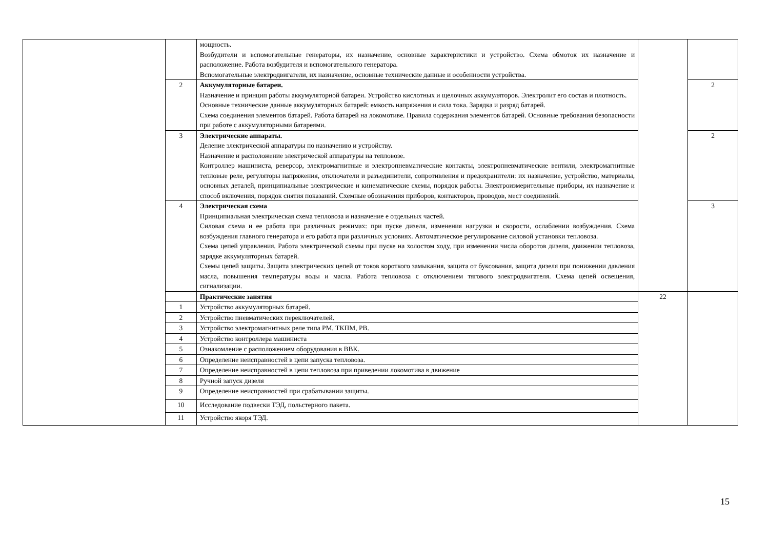| | | мощность. Возбудители и вспомогательные генераторы, их назначение, основные характеристики и устройство. Схема обмоток их назначение и расположение. Работа возбудителя и вспомогательного генератора. Вспомогательные электродвигатели, их назначение, основные технические данные и особенности устройства. | | |
| | 2 | Аккумуляторные батареи. Назначение и принцип работы аккумуляторной батареи. Устройство кислотных и щелочных аккумуляторов. Электролит его состав и плотность. Основные технические данные аккумуляторных батарей: емкость напряжения и сила тока. Зарядка и разряд батарей. Схема соединения элементов батарей. Работа батарей на локомотиве. Правила содержания элементов батарей. Основные требования безопасности при работе с аккумуляторными батареями. | | 2 |
| | 3 | Электрические аппараты. Деление электрической аппаратуры по назначению и устройству. Назначение и расположение электрической аппаратуры на тепловозе. Контроллер машиниста, реверсор, электромагнитные и электропневматические контакты, электропневматические вентили, электромагнитные тепловые реле, регуляторы напряжения, отключатели и разъединители, сопротивления и предохранители: их назначение, устройство, материалы, основных деталей, принципиальные электрические и кинематические схемы, порядок работы. Электроизмерительные приборы, их назначение и способ включения, порядок снятия показаний. Схемные обозначения приборов, контакторов, проводов, мест соединений. | | 2 |
| | 4 | Электрическая схема Принципиальная электрическая схема тепловоза и назначение е отдельных частей. Силовая схема и ее работа при различных режимах: при пуске дизеля, изменения нагрузки и скорости, ослаблении возбуждения. Схема возбуждения главного генератора и его работа при различных условиях. Автоматическое регулирование силовой установки тепловоза. Схема цепей управления. Работа электрической схемы при пуске на холостом ходу, при изменении числа оборотов дизеля, движении тепловоза, зарядке аккумуляторных батарей. Схемы цепей защиты. Защита электрических цепей от токов короткого замыкания, защита от буксования, защита дизеля при понижении давления масла, повышения температуры воды и масла. Работа тепловоза с отключением тягового электродвигателя. Схема цепей освещения, сигнализации. | | 3 |
| | | Практические занятия | 22 | |
| | 1 | Устройство аккумуляторных батарей. | | |
| | 2 | Устройство пневматических переключателей. | | |
| | 3 | Устройство электромагнитных реле типа РМ, ТКПМ, РВ. | | |
| | 4 | Устройство контроллера машиниста | | |
| | 5 | Ознакомление с расположением оборудования в ВВК. | | |
| | 6 | Определение неисправностей в цепи запуска тепловоза. | | |
| | 7 | Определение неисправностей в цепи тепловоза при приведении локомотива в движение | | |
| | 8 | Ручной запуск дизеля | | |
| | 9 | Определение неисправностей при срабатывании защиты. | | |
| | 10 | Исследование подвески ТЭД, польстерного пакета. | | |
| | 11 | Устройство якоря ТЭД. | | |
15